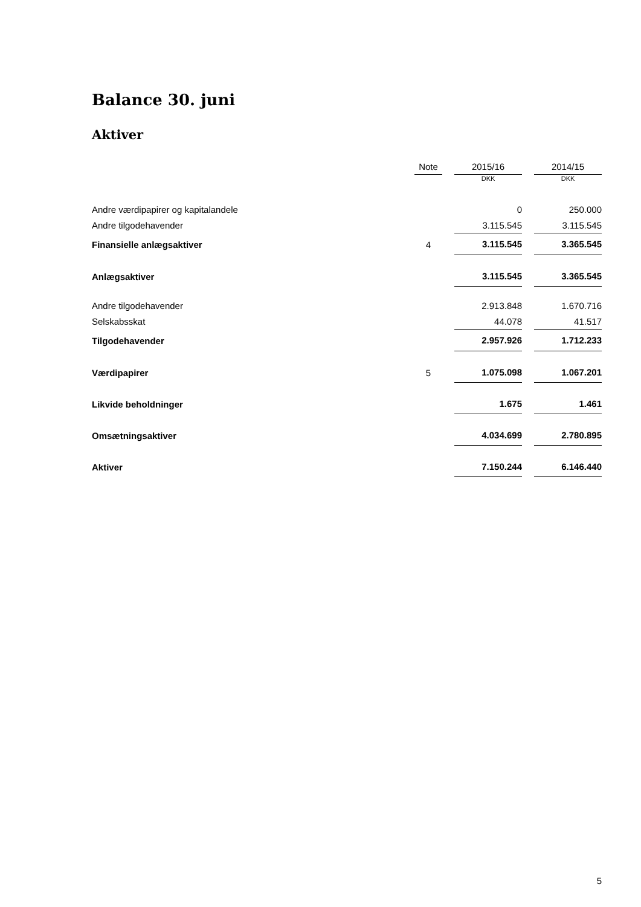Balance 30. juni
Aktiver
| | Note | | 2015/16 | | 2014/15 |
| --- | --- | --- | --- | --- | --- |
| | | | DKK | | DKK |
| Andre værdipapirer og kapitalandele | | | 0 | | 250.000 |
| Andre tilgodehavender | | | 3.115.545 | | 3.115.545 |
| Finansielle anlægsaktiver | 4 | | 3.115.545 | | 3.365.545 |
| Anlægsaktiver | | | 3.115.545 | | 3.365.545 |
| Andre tilgodehavender | | | 2.913.848 | | 1.670.716 |
| Selskabsskat | | | 44.078 | | 41.517 |
| Tilgodehavender | | | 2.957.926 | | 1.712.233 |
| Værdipapirer | 5 | | 1.075.098 | | 1.067.201 |
| Likvide beholdninger | | | 1.675 | | 1.461 |
| Omsætningsaktiver | | | 4.034.699 | | 2.780.895 |
| Aktiver | | | 7.150.244 | | 6.146.440 |
5